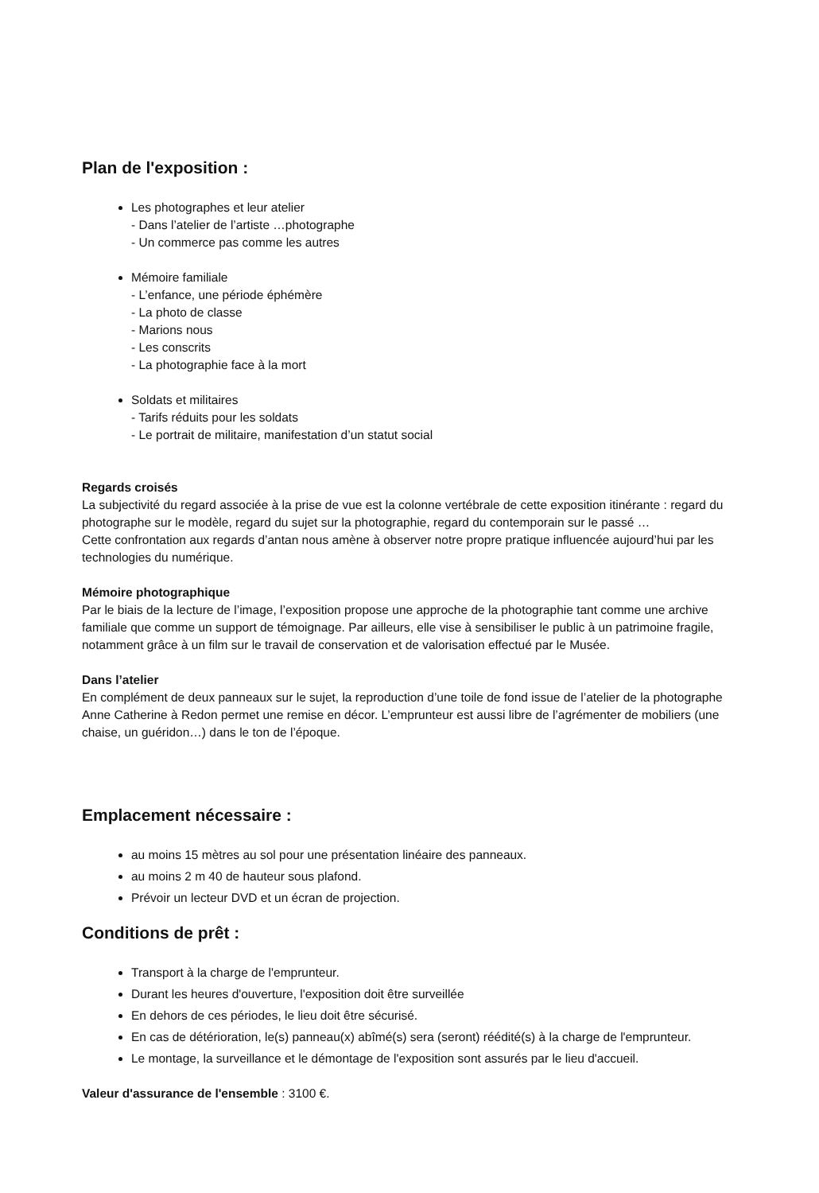Plan de l'exposition :
Les photographes et leur atelier
- Dans l’atelier de l’artiste …photographe
- Un commerce pas comme les autres
Mémoire familiale
- L’enfance, une période éphémère
- La photo de classe
- Marions nous
- Les conscrits
- La photographie face à la mort
Soldats et militaires
- Tarifs réduits pour les soldats
- Le portrait de militaire, manifestation d’un statut social
Regards croisés
La subjectivité du regard associée à la prise de vue est la colonne vertébrale de cette exposition itinérante : regard du photographe sur le modèle, regard du sujet sur la photographie, regard du contemporain sur le passé …
Cette confrontation aux regards d’antan nous amène à observer notre propre pratique influencée aujourd’hui par les technologies du numérique.
Mémoire photographique
Par le biais de la lecture de l’image, l’exposition propose une approche de la photographie tant comme une archive familiale que comme un support de témoignage. Par ailleurs, elle vise à sensibiliser le public à un patrimoine fragile, notamment grâce à un film sur le travail de conservation et de valorisation effectué par le Musée.
Dans l’atelier
En complément de deux panneaux sur le sujet, la reproduction d’une toile de fond issue de l’atelier de la photographe Anne Catherine à Redon permet une remise en décor. L’emprunteur est aussi libre de l’agrémenter de mobiliers (une chaise, un guéridon…) dans le ton de l’époque.
Emplacement nécessaire :
au moins 15 mètres au sol pour une présentation linéaire des panneaux.
au moins 2 m 40 de hauteur sous plafond.
Prévoir un lecteur DVD et un écran de projection.
Conditions de prêt :
Transport à la charge de l'emprunteur.
Durant les heures d'ouverture, l'exposition doit être surveillée
En dehors de ces périodes, le lieu doit être sécurisé.
En cas de détérioration, le(s) panneau(x) abîmé(s) sera (seront) réédité(s) à la charge de l'emprunteur.
Le montage, la surveillance et le démontage de l'exposition sont assurés par le lieu d'accueil.
Valeur d'assurance de l'ensemble : 3100 €.